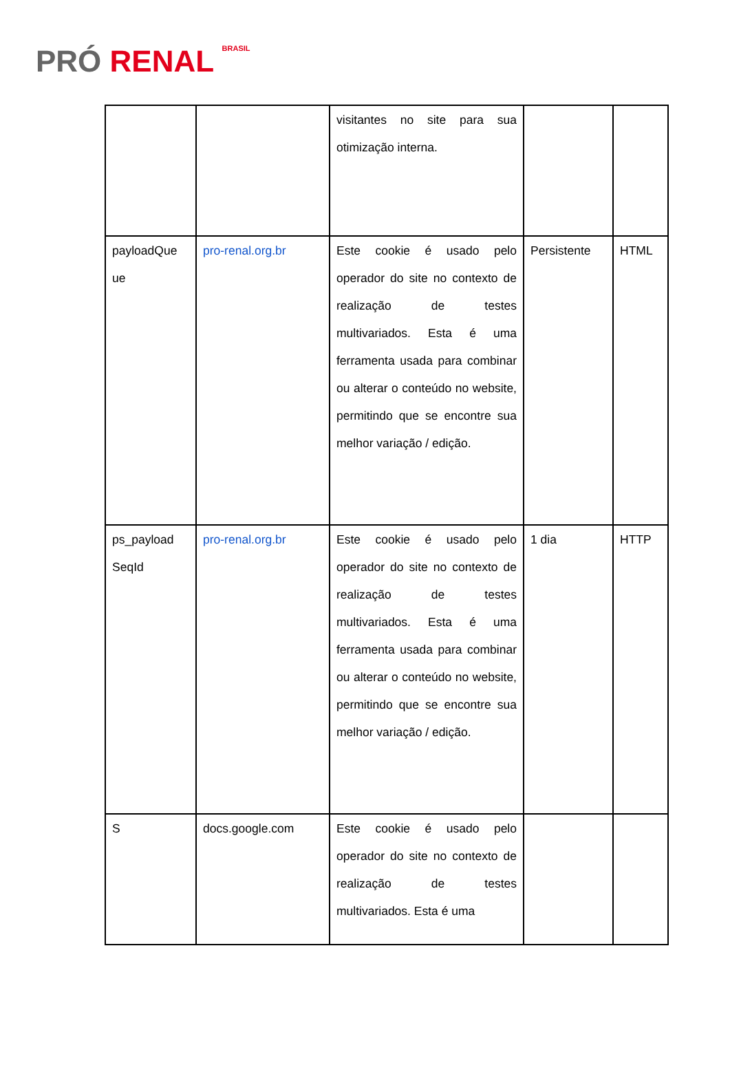PRÓ RENAL BRASIL
| | | visitantes no site para sua otimização interna. | | |
| payloadQue ue | pro-renal.org.br | Este cookie é usado pelo operador do site no contexto de realização de testes multivariados. Esta é uma ferramenta usada para combinar ou alterar o conteúdo no website, permitindo que se encontre sua melhor variação / edição. | Persistente | HTML |
| ps_payload SeqId | pro-renal.org.br | Este cookie é usado pelo operador do site no contexto de realização de testes multivariados. Esta é uma ferramenta usada para combinar ou alterar o conteúdo no website, permitindo que se encontre sua melhor variação / edição. | 1 dia | HTTP |
| S | docs.google.com | Este cookie é usado pelo operador do site no contexto de realização de testes multivariados. Esta é uma | | |